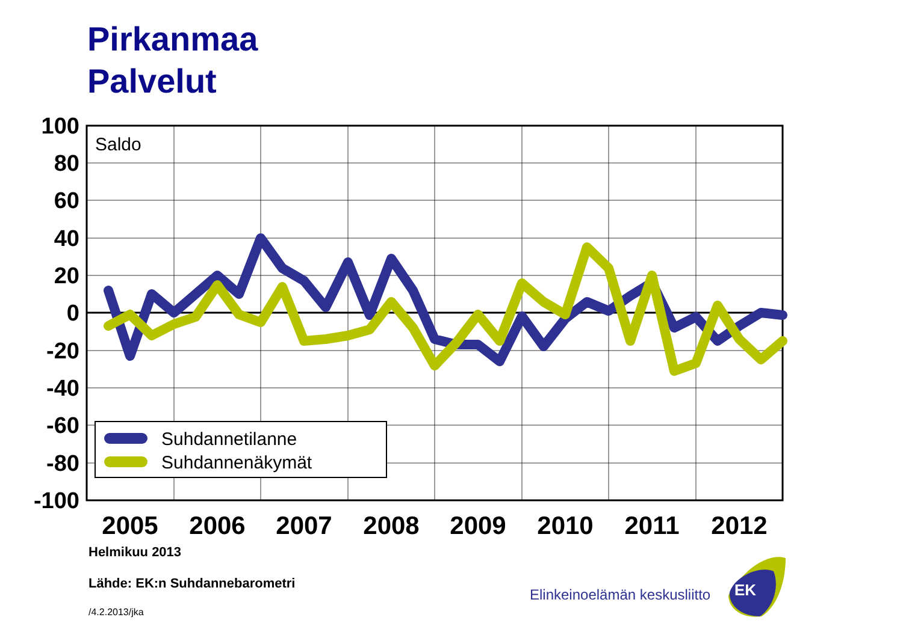Pirkanmaa
Palvelut
100
80
60
40
20
0
-20
-40
-60
-80
-100
2005
2006
2007
2008
2009
2010
2011
2012
Saldo
Suhdannetilanne
Suhdannenäkymät
EK
Helmikuu 2013
Lähde: EK:n Suhdannebarometri
/4.2.2013/jka
Elinkeinoelämän keskusliitto